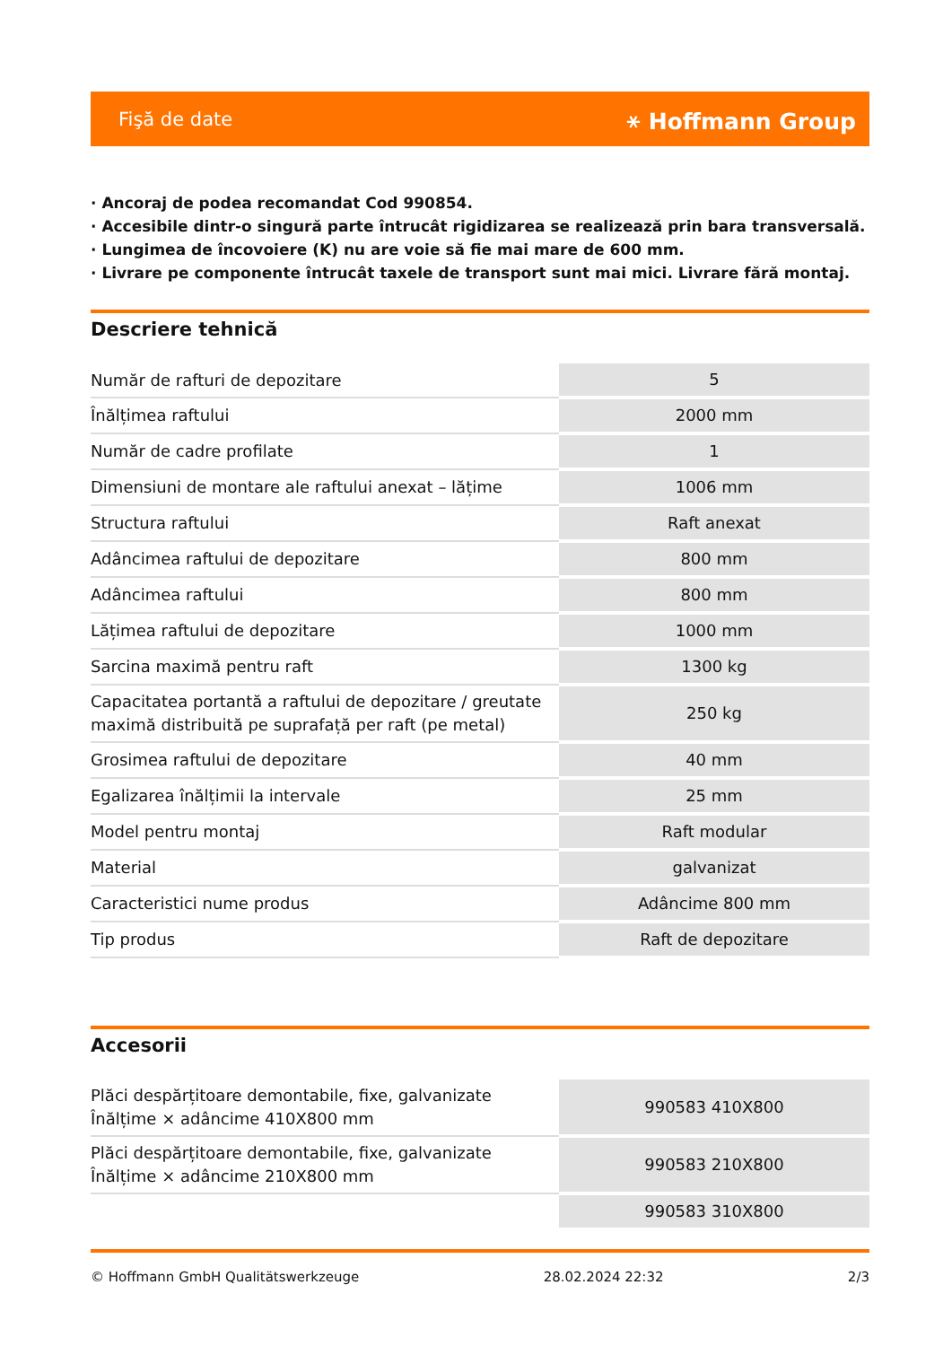Fişă de date ⚹ Hoffmann Group
· Ancoraj de podea recomandat Cod 990854.
· Accesibile dintr-o singură parte întrucât rigidizarea se realizează prin bara transversală.
· Lungimea de încovoiere (K) nu are voie să fie mai mare de 600 mm.
· Livrare pe componente întrucât taxele de transport sunt mai mici. Livrare fără montaj.
Descriere tehnică
| Număr de rafturi de depozitare | 5 |
| Înălțimea raftului | 2000 mm |
| Număr de cadre profilate | 1 |
| Dimensiuni de montare ale raftului anexat – lățime | 1006 mm |
| Structura raftului | Raft anexat |
| Adâncimea raftului de depozitare | 800 mm |
| Adâncimea raftului | 800 mm |
| Lățimea raftului de depozitare | 1000 mm |
| Sarcina maximă pentru raft | 1300 kg |
| Capacitatea portantă a raftului de depozitare / greutate maximă distribuită pe suprafață per raft (pe metal) | 250 kg |
| Grosimea raftului de depozitare | 40 mm |
| Egalizarea înălțimii la intervale | 25 mm |
| Model pentru montaj | Raft modular |
| Material | galvanizat |
| Caracteristici nume produs | Adâncime 800 mm |
| Tip produs | Raft de depozitare |
Accesorii
| Plăci despărțitoare demontabile, fixe, galvanizate Înălțime × adâncime 410X800 mm | 990583 410X800 |
| Plăci despărțitoare demontabile, fixe, galvanizate Înălțime × adâncime 210X800 mm | 990583 210X800 |
| | 990583 310X800 |
© Hoffmann GmbH Qualitätswerkzeuge 28.02.2024 22:32 2/3